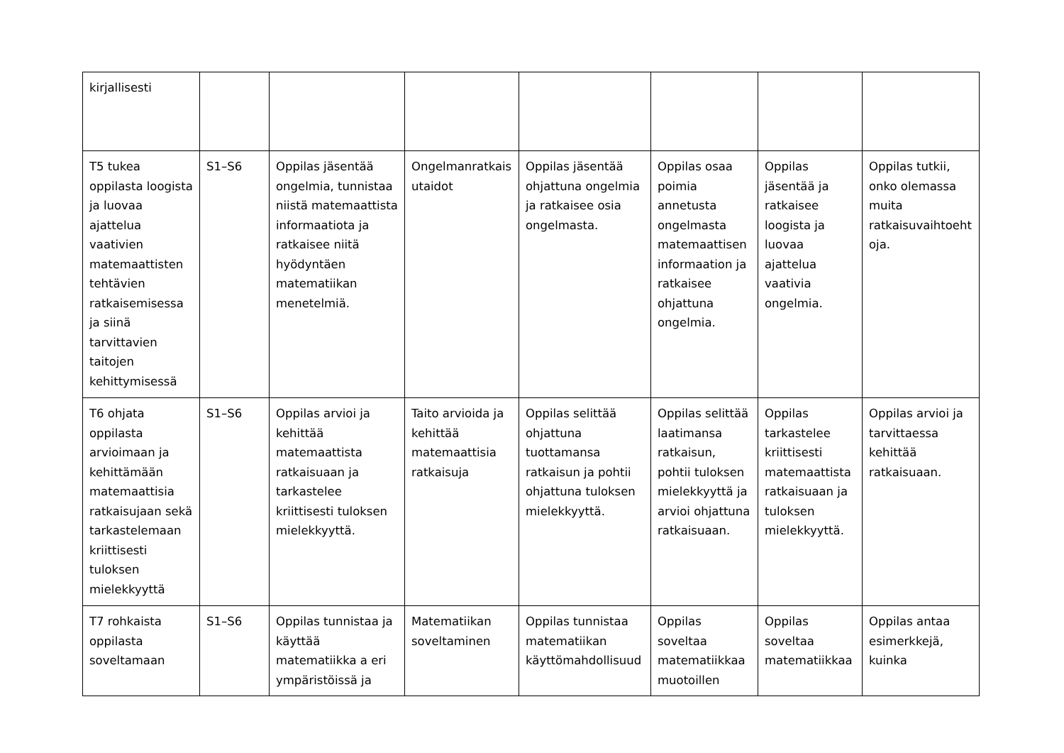| kirjallisesti | | | | | | | |
| T5 tukea oppilasta loogista ja luovaa ajattelua vaativien matemaattisten tehtävien ratkaisemisessa ja siinä tarvittavien taitojen kehittymisessä | S1–S6 | Oppilas jäsentää ongelmia, tunnistaa niistä matemaattista informaatiota ja ratkaisee niitä hyödyntäen matematiikan menetelmiä. | Ongelmanratkais utaidot | Oppilas jäsentää ohjattuna ongelmia ja ratkaisee osia ongelmasta. | Oppilas osaa poimia annetusta ongelmasta matemaattisen informaation ja ratkaisee ohjattuna ongelmia. | Oppilas jäsentää ja ratkaisee loogista ja luovaa ajattelua vaativia ongelmia. | Oppilas tutkii, onko olemassa muita ratkaisuvaihtoeht oja. |
| T6 ohjata oppilasta arvioimaan ja kehittämään matemaattisia ratkaisujaan sekä tarkastelemaan kriittisesti tuloksen mielekkyyttä | S1–S6 | Oppilas arvioi ja kehittää matemaattista ratkaisuaan ja tarkastelee kriittisesti tuloksen mielekkyyttä. | Taito arvioida ja kehittää matemaattisia ratkaisuja | Oppilas selittää ohjattuna tuottamansa ratkaisun ja pohtii ohjattuna tuloksen mielekkyyttä. | Oppilas selittää laatimansa ratkaisun, pohtii tuloksen mielekkyyttä ja arvioi ohjattuna ratkaisuaan. | Oppilas tarkastelee kriittisesti matemaattista ratkaisuaan ja tuloksen mielekkyyttä. | Oppilas arvioi ja tarvittaessa kehittää ratkaisuaan. |
| T7 rohkaista oppilasta soveltamaan | S1–S6 | Oppilas tunnistaa ja käyttää matematiikka a eri ympäristöissä ja | Matematiikan soveltaminen | Oppilas tunnistaa matematiikan käyttömahdollisuud | Oppilas soveltaa matematiikkaa muotoillen | Oppilas soveltaa matematiikkaa | Oppilas antaa esimerkkejä, kuinka |